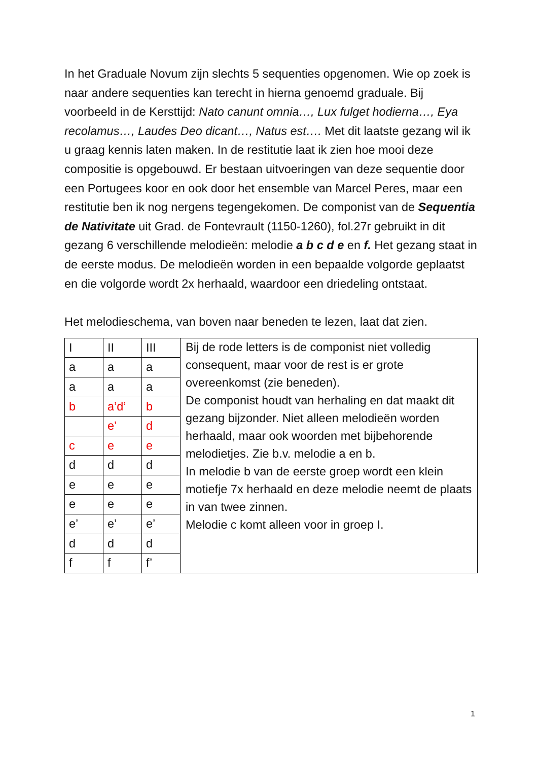In het Graduale Novum zijn slechts 5 sequenties opgenomen. Wie op zoek is naar andere sequenties kan terecht in hierna genoemd graduale. Bij voorbeeld in de Kersttijd: Nato canunt omnia…, Lux fulget hodierna…, Eya recolamus…, Laudes Deo dicant…, Natus est…. Met dit laatste gezang wil ik u graag kennis laten maken. In de restitutie laat ik zien hoe mooi deze compositie is opgebouwd. Er bestaan uitvoeringen van deze sequentie door een Portugees koor en ook door het ensemble van Marcel Peres, maar een restitutie ben ik nog nergens tegengekomen. De componist van de Sequentia de Nativitate uit Grad. de Fontevrault (1150-1260), fol.27r gebruikt in dit gezang 6 verschillende melodieën: melodie a b c d e en f. Het gezang staat in de eerste modus. De melodieën worden in een bepaalde volgorde geplaatst en die volgorde wordt 2x herhaald, waardoor een driedeling ontstaat.
Het melodieschema, van boven naar beneden te lezen, laat dat zien.
| I | II | III | Bij de rode letters is de componist niet volledig consequent, maar voor de rest is er grote overeenkomst (zie beneden). De componist houdt van herhaling en dat maakt dit gezang bijzonder. Niet alleen melodieën worden herhaald, maar ook woorden met bijbehorende melodietjes. Zie b.v. melodie a en b. In melodie b van de eerste groep wordt een klein motiefje 7x herhaald en deze melodie neemt de plaats in van twee zinnen. Melodie c komt alleen voor in groep I. |
| a | a | a | |
| a | a | a | |
| b | a’d’ | b | |
| | e’ | d | |
| c | e | e | |
| d | d | d | |
| e | e | e | |
| e | e | e | |
| e’ | e’ | e’ | |
| d | d | d | |
| f | f | f’ | |
1